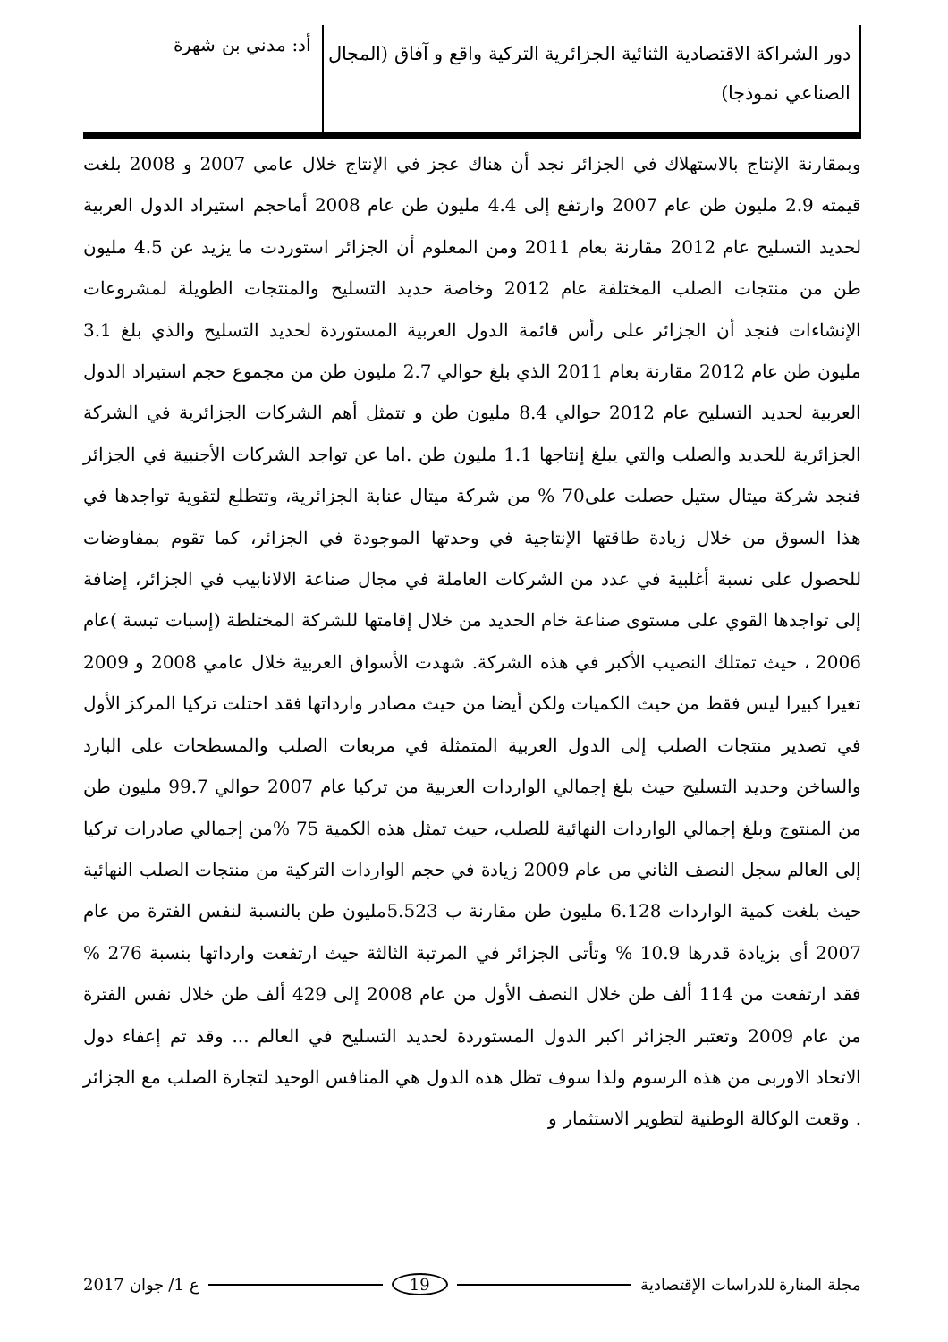دور الشراكة الاقتصادية الثنائية الجزائرية التركية واقع و آفاق (المجال الصناعي نموذجا)
أد: مدني بن شهرة
وبمقارنة الإنتاج بالاستهلاك في الجزائر نجد أن هناك عجز في الإنتاج خلال عامي 2007 و 2008 بلغت قيمته 2.9 مليون طن عام 2007 وارتفع إلى 4.4 مليون طن عام 2008 أماحجم استيراد الدول العربية لحديد التسليح عام 2012 مقارنة بعام 2011 ومن المعلوم أن الجزائر استوردت ما يزيد عن 4.5 مليون طن من منتجات الصلب المختلفة عام 2012 وخاصة حديد التسليح والمنتجات الطويلة لمشروعات الإنشاءات فنجد أن الجزائر على رأس قائمة الدول العربية المستوردة لحديد التسليح والذي بلغ 3.1 مليون طن عام 2012 مقارنة بعام 2011 الذي بلغ حوالي 2.7 مليون طن من مجموع حجم استيراد الدول العربية لحديد التسليح عام 2012 حوالي 8.4 مليون طن و تتمثل أهم الشركات الجزائرية في الشركة الجزائرية للحديد والصلب والتي يبلغ إنتاجها 1.1 مليون طن .اما عن تواجد الشركات الأجنبية في الجزائر فنجد شركة ميتال ستيل حصلت على70 % من شركة ميتال عنابة الجزائرية، وتتطلع لتقوية تواجدها في هذا السوق من خلال زيادة طاقتها الإنتاجية في وحدتها الموجودة في الجزائر، كما تقوم بمفاوضات للحصول على نسبة أغلبية في عدد من الشركات العاملة في مجال صناعة الالانابيب في الجزائر، إضافة إلى تواجدها القوي على مستوى صناعة خام الحديد من خلال إقامتها للشركة المختلطة (إسبات تبسة )عام 2006 ، حيث تمتلك النصيب الأكبر في هذه الشركة. شهدت الأسواق العربية خلال عامي 2008 و 2009 تغيرا كبيرا ليس فقط من حيث الكميات ولكن أيضا من حيث مصادر وارداتها فقد احتلت تركيا المركز الأول في تصدير منتجات الصلب إلى الدول العربية المتمثلة في مربعات الصلب والمسطحات على البارد والساخن وحديد التسليح حيث بلغ إجمالي الواردات العربية من تركيا عام 2007 حوالي 99.7 مليون طن من المنتوج وبلغ إجمالي الواردات النهائية للصلب، حيث تمثل هذه الكمية 75 %من إجمالي صادرات تركيا إلى العالم سجل النصف الثاني من عام 2009 زيادة في حجم الواردات التركية من منتجات الصلب النهائية حيث بلغت كمية الواردات 6.128 مليون طن مقارنة ب 5.523مليون طن بالنسبة لنفس الفترة من عام 2007 أى بزيادة قدرها 10.9 % وتأتى الجزائر في المرتبة الثالثة حيث ارتفعت وارداتها بنسبة 276 % فقد ارتفعت من 114 ألف طن خلال النصف الأول من عام 2008 إلى 429 ألف طن خلال نفس الفترة من عام 2009 وتعتبر الجزائر اكبر الدول المستوردة لحديد التسليح في العالم ... وقد تم إعفاء دول الاتحاد الاوربى من هذه الرسوم ولذا سوف تظل هذه الدول هي المنافس الوحيد لتجارة الصلب مع الجزائر . وقعت الوكالة الوطنية لتطوير الاستثمار و
مجلة المنارة للدراسات الإقتصادية 19 ع 1/ جوان 2017